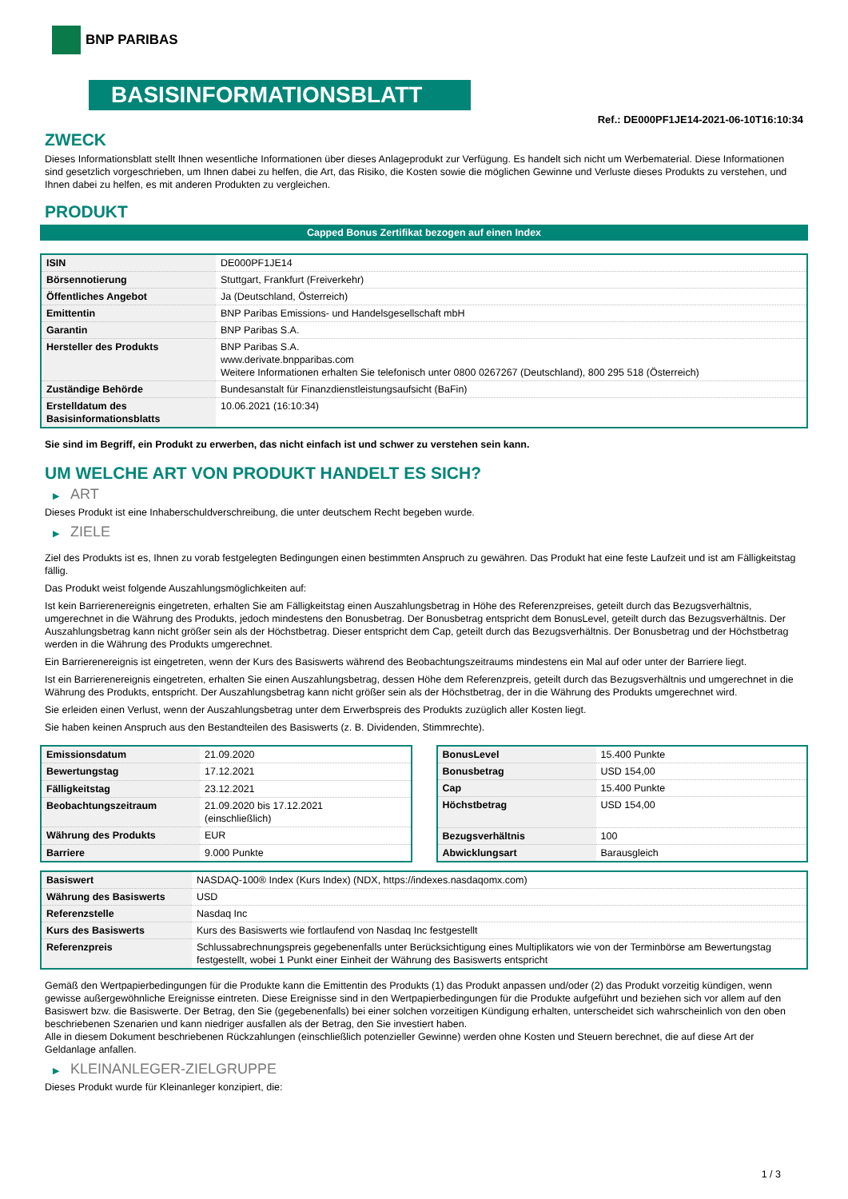BNP PARIBAS
BASISINFORMATIONSBLATT
Ref.: DE000PF1JE14-2021-06-10T16:10:34
ZWECK
Dieses Informationsblatt stellt Ihnen wesentliche Informationen über dieses Anlageprodukt zur Verfügung. Es handelt sich nicht um Werbematerial. Diese Informationen sind gesetzlich vorgeschrieben, um Ihnen dabei zu helfen, die Art, das Risiko, die Kosten sowie die möglichen Gewinne und Verluste dieses Produkts zu verstehen, und Ihnen dabei zu helfen, es mit anderen Produkten zu vergleichen.
PRODUKT
Capped Bonus Zertifikat bezogen auf einen Index
| ISIN | DE000PF1JE14 |
| Börsennotierung | Stuttgart, Frankfurt (Freiverkehr) |
| Öffentliches Angebot | Ja (Deutschland, Österreich) |
| Emittentin | BNP Paribas Emissions- und Handelsgesellschaft mbH |
| Garantin | BNP Paribas S.A. |
| Hersteller des Produkts | BNP Paribas S.A. www.derivate.bnpparibas.com Weitere Informationen erhalten Sie telefonisch unter 0800 0267267 (Deutschland), 800 295 518 (Österreich) |
| Zuständige Behörde | Bundesanstalt für Finanzdienstleistungsaufsicht (BaFin) |
| Erstelldatum des Basisinformationsblatts | 10.06.2021 (16:10:34) |
Sie sind im Begriff, ein Produkt zu erwerben, das nicht einfach ist und schwer zu verstehen sein kann.
UM WELCHE ART VON PRODUKT HANDELT ES SICH?
▶ ART
Dieses Produkt ist eine Inhaberschuldverschreibung, die unter deutschem Recht begeben wurde.
▶ ZIELE
Ziel des Produkts ist es, Ihnen zu vorab festgelegten Bedingungen einen bestimmten Anspruch zu gewähren. Das Produkt hat eine feste Laufzeit und ist am Fälligkeitstag fällig.
Das Produkt weist folgende Auszahlungsmöglichkeiten auf:
Ist kein Barrierenereignis eingetreten, erhalten Sie am Fälligkeitstag einen Auszahlungsbetrag in Höhe des Referenzpreises, geteilt durch das Bezugsverhältnis, umgerechnet in die Währung des Produkts, jedoch mindestens den Bonusbetrag. Der Bonusbetrag entspricht dem BonusLevel, geteilt durch das Bezugsverhältnis. Der Auszahlungsbetrag kann nicht größer sein als der Höchstbetrag. Dieser entspricht dem Cap, geteilt durch das Bezugsverhältnis. Der Bonusbetrag und der Höchstbetrag werden in die Währung des Produkts umgerechnet.
Ein Barrierenereignis ist eingetreten, wenn der Kurs des Basiswerts während des Beobachtungszeitraums mindestens ein Mal auf oder unter der Barriere liegt.
Ist ein Barrierenereignis eingetreten, erhalten Sie einen Auszahlungsbetrag, dessen Höhe dem Referenzpreis, geteilt durch das Bezugsverhältnis und umgerechnet in die Währung des Produkts, entspricht. Der Auszahlungsbetrag kann nicht größer sein als der Höchstbetrag, der in die Währung des Produkts umgerechnet wird.
Sie erleiden einen Verlust, wenn der Auszahlungsbetrag unter dem Erwerbspreis des Produkts zuzüglich aller Kosten liegt.
Sie haben keinen Anspruch aus den Bestandteilen des Basiswerts (z. B. Dividenden, Stimmrechte).
| Emissionsdatum | 21.09.2020 |
| Bewertungstag | 17.12.2021 |
| Fälligkeitstag | 23.12.2021 |
| Beobachtungszeitraum | 21.09.2020 bis 17.12.2021 (einschließlich) |
| Währung des Produkts | EUR |
| Barriere | 9.000 Punkte |
| BonusLevel | 15.400 Punkte |
| Bonusbetrag | USD 154,00 |
| Cap | 15.400 Punkte |
| Höchstbetrag | USD 154,00 |
| Bezugsverhältnis | 100 |
| Abwicklungsart | Barausgleich |
| Basiswert | NASDAQ-100® Index (Kurs Index) (NDX, https://indexes.nasdaqomx.com) |
| Währung des Basiswerts | USD |
| Referenzstelle | Nasdaq Inc |
| Kurs des Basiswerts | Kurs des Basiswerts wie fortlaufend von Nasdaq Inc festgestellt |
| Referenzpreis | Schlussabrechnungspreis gegebenenfalls unter Berücksichtigung eines Multiplikators wie von der Terminbörse am Bewertungstag festgestellt, wobei 1 Punkt einer Einheit der Währung des Basiswerts entspricht |
Gemäß den Wertpapierbedingungen für die Produkte kann die Emittentin des Produkts (1) das Produkt anpassen und/oder (2) das Produkt vorzeitig kündigen, wenn gewisse außergewöhnliche Ereignisse eintreten. Diese Ereignisse sind in den Wertpapierbedingungen für die Produkte aufgeführt und beziehen sich vor allem auf den Basiswert bzw. die Basiswerte. Der Betrag, den Sie (gegebenenfalls) bei einer solchen vorzeitigen Kündigung erhalten, unterscheidet sich wahrscheinlich von den oben beschriebenen Szenarien und kann niedriger ausfallen als der Betrag, den Sie investiert haben.
Alle in diesem Dokument beschriebenen Rückzahlungen (einschließlich potenzieller Gewinne) werden ohne Kosten und Steuern berechnet, die auf diese Art der Geldanlage anfallen.
▶ KLEINANLEGER-ZIELGRUPPE
Dieses Produkt wurde für Kleinanleger konzipiert, die:
1 / 3